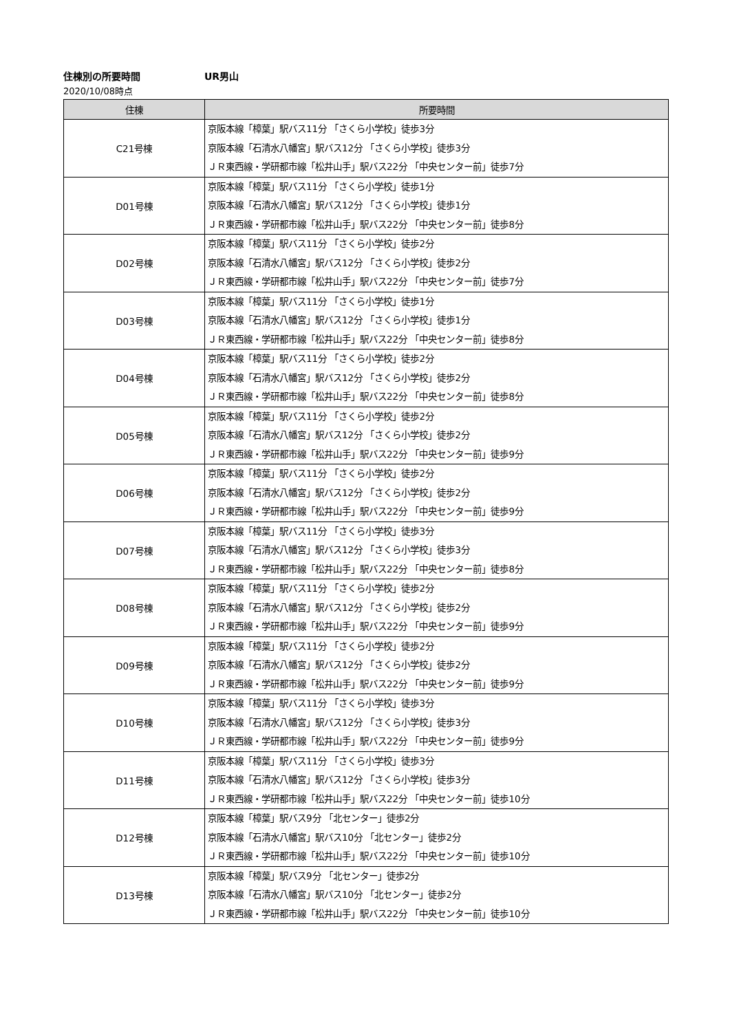住棟別の所要時間 UR男山
2020/10/08時点
| 住棟 | 所要時間 |
| --- | --- |
| C21号棟 | 京阪本線「樟葉」駅バス11分 「さくら小学校」徒歩3分 京阪本線「石清水八幡宮」駅バス12分 「さくら小学校」徒歩3分 ＪＲ東西線・学研都市線「松井山手」駅バス22分 「中央センター前」徒歩7分 |
| D01号棟 | 京阪本線「樟葉」駅バス11分 「さくら小学校」徒歩1分 京阪本線「石清水八幡宮」駅バス12分 「さくら小学校」徒歩1分 ＪＲ東西線・学研都市線「松井山手」駅バス22分 「中央センター前」徒歩8分 |
| D02号棟 | 京阪本線「樟葉」駅バス11分 「さくら小学校」徒歩2分 京阪本線「石清水八幡宮」駅バス12分 「さくら小学校」徒歩2分 ＪＲ東西線・学研都市線「松井山手」駅バス22分 「中央センター前」徒歩7分 |
| D03号棟 | 京阪本線「樟葉」駅バス11分 「さくら小学校」徒歩1分 京阪本線「石清水八幡宮」駅バス12分 「さくら小学校」徒歩1分 ＪＲ東西線・学研都市線「松井山手」駅バス22分 「中央センター前」徒歩8分 |
| D04号棟 | 京阪本線「樟葉」駅バス11分 「さくら小学校」徒歩2分 京阪本線「石清水八幡宮」駅バス12分 「さくら小学校」徒歩2分 ＪＲ東西線・学研都市線「松井山手」駅バス22分 「中央センター前」徒歩8分 |
| D05号棟 | 京阪本線「樟葉」駅バス11分 「さくら小学校」徒歩2分 京阪本線「石清水八幡宮」駅バス12分 「さくら小学校」徒歩2分 ＪＲ東西線・学研都市線「松井山手」駅バス22分 「中央センター前」徒歩9分 |
| D06号棟 | 京阪本線「樟葉」駅バス11分 「さくら小学校」徒歩2分 京阪本線「石清水八幡宮」駅バス12分 「さくら小学校」徒歩2分 ＪＲ東西線・学研都市線「松井山手」駅バス22分 「中央センター前」徒歩9分 |
| D07号棟 | 京阪本線「樟葉」駅バス11分 「さくら小学校」徒歩3分 京阪本線「石清水八幡宮」駅バス12分 「さくら小学校」徒歩3分 ＪＲ東西線・学研都市線「松井山手」駅バス22分 「中央センター前」徒歩8分 |
| D08号棟 | 京阪本線「樟葉」駅バス11分 「さくら小学校」徒歩2分 京阪本線「石清水八幡宮」駅バス12分 「さくら小学校」徒歩2分 ＪＲ東西線・学研都市線「松井山手」駅バス22分 「中央センター前」徒歩9分 |
| D09号棟 | 京阪本線「樟葉」駅バス11分 「さくら小学校」徒歩2分 京阪本線「石清水八幡宮」駅バス12分 「さくら小学校」徒歩2分 ＪＲ東西線・学研都市線「松井山手」駅バス22分 「中央センター前」徒歩9分 |
| D10号棟 | 京阪本線「樟葉」駅バス11分 「さくら小学校」徒歩3分 京阪本線「石清水八幡宮」駅バス12分 「さくら小学校」徒歩3分 ＪＲ東西線・学研都市線「松井山手」駅バス22分 「中央センター前」徒歩9分 |
| D11号棟 | 京阪本線「樟葉」駅バス11分 「さくら小学校」徒歩3分 京阪本線「石清水八幡宮」駅バス12分 「さくら小学校」徒歩3分 ＪＲ東西線・学研都市線「松井山手」駅バス22分 「中央センター前」徒歩10分 |
| D12号棟 | 京阪本線「樟葉」駅バス9分 「北センター」徒歩2分 京阪本線「石清水八幡宮」駅バス10分 「北センター」徒歩2分 ＪＲ東西線・学研都市線「松井山手」駅バス22分 「中央センター前」徒歩10分 |
| D13号棟 | 京阪本線「樟葉」駅バス9分 「北センター」徒歩2分 京阪本線「石清水八幡宮」駅バス10分 「北センター」徒歩2分 ＪＲ東西線・学研都市線「松井山手」駅バス22分 「中央センター前」徒歩10分 |